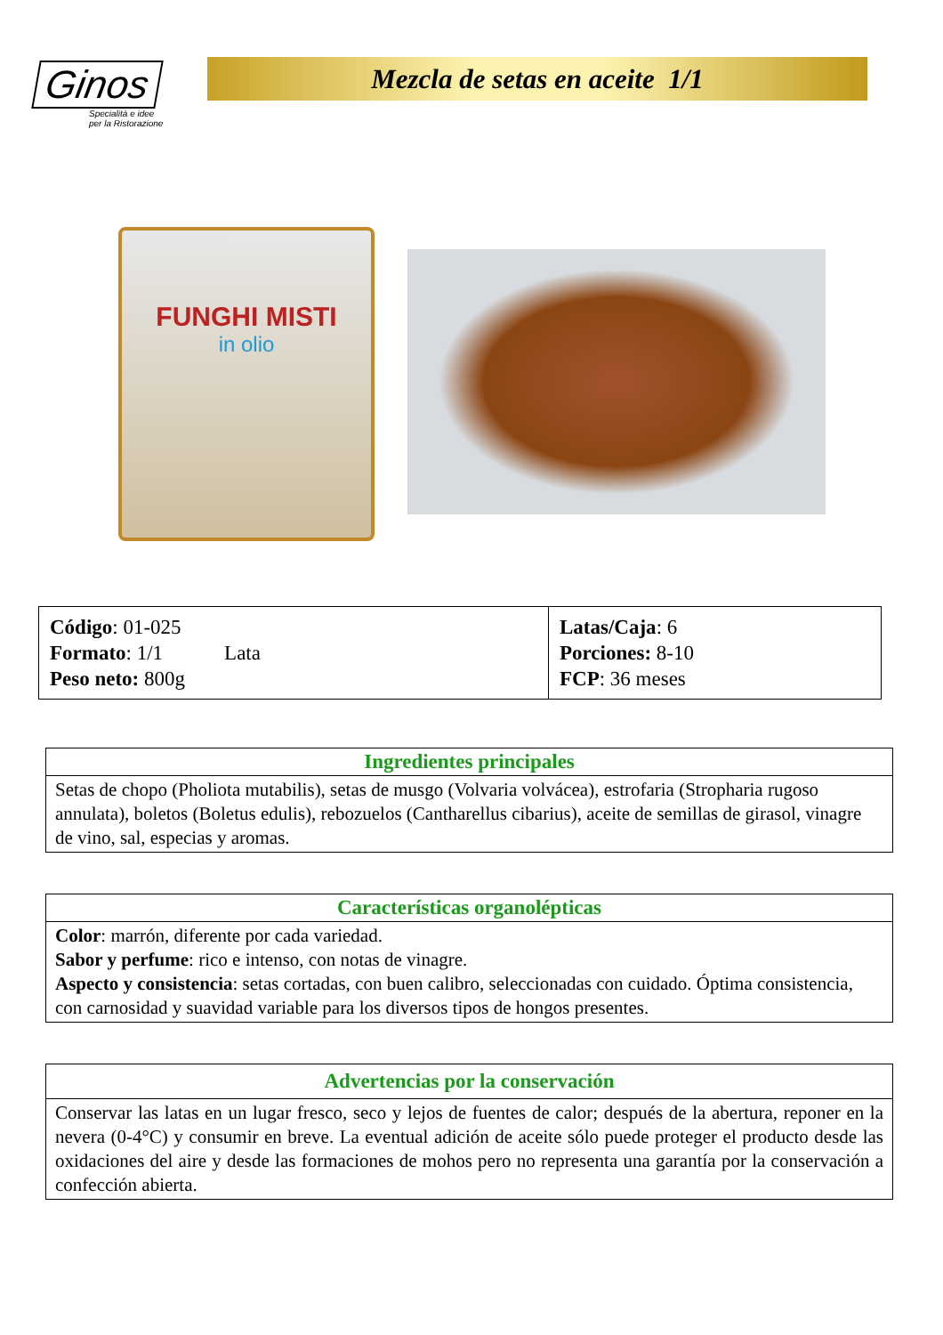Ginos
Specialità e idee
per la Ristorazione
Mezcla de setas en aceite 1/1
FUNGHI MISTI
in olio
| Código : 01-025 Formato : 1/1 Lata Peso neto: 800g | Latas/Caja : 6 Porciones: 8-10 FCP : 36 meses |
| Ingredientes principales |
| --- |
| Setas de chopo (Pholiota mutabilis), setas de musgo (Volvaria volvácea), estrofaria (Stropharia rugoso annulata), boletos (Boletus edulis), rebozuelos (Cantharellus cibarius), aceite de semillas de girasol, vinagre de vino, sal, especias y aromas. |
| Características organolépticas |
| --- |
| Color : marrón, diferente por cada variedad. Sabor y perfume : rico e intenso, con notas de vinagre. Aspecto y consistencia : setas cortadas, con buen calibro, seleccionadas con cuidado. Óptima consistencia, con carnosidad y suavidad variable para los diversos tipos de hongos presentes. |
| Advertencias por la conservación |
| --- |
| Conservar las latas en un lugar fresco, seco y lejos de fuentes de calor; después de la abertura, reponer en la nevera (0-4°C) y consumir en breve. La eventual adición de aceite sólo puede proteger el producto desde las oxidaciones del aire y desde las formaciones de mohos pero no representa una garantía por la conservación a confección abierta. |